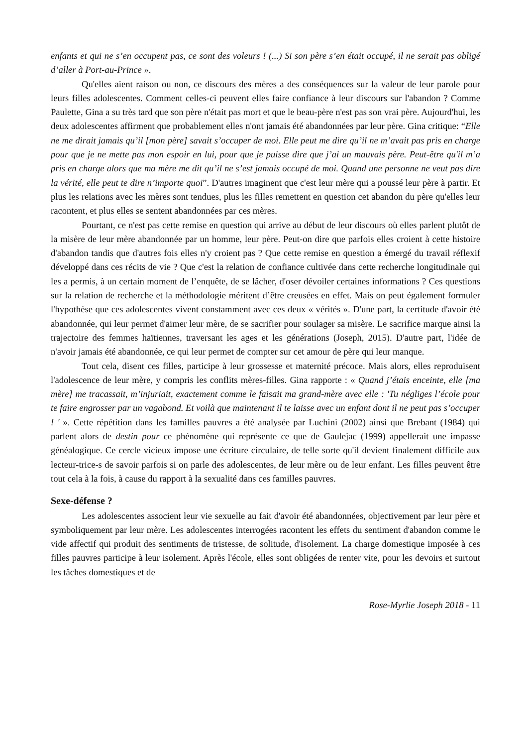enfants et qui ne s’en occupent pas, ce sont des voleurs ! (...) Si son père s’en était occupé, il ne serait pas obligé d’aller à Port-au-Prince ».
Qu'elles aient raison ou non, ce discours des mères a des conséquences sur la valeur de leur parole pour leurs filles adolescentes. Comment celles-ci peuvent elles faire confiance à leur discours sur l'abandon ? Comme Paulette, Gina a su très tard que son père n'était pas mort et que le beau-père n'est pas son vrai père. Aujourd'hui, les deux adolescentes affirment que probablement elles n'ont jamais été abandonnées par leur père. Gina critique: “Elle ne me dirait jamais qu’il [mon père] savait s’occuper de moi. Elle peut me dire qu’il ne m’avait pas pris en charge pour que je ne mette pas mon espoir en lui, pour que je puisse dire que j’ai un mauvais père. Peut-être qu'il m’a pris en charge alors que ma mère me dit qu’il ne s’est jamais occupé de moi. Quand une personne ne veut pas dire la vérité, elle peut te dire n’importe quoi”. D'autres imaginent que c'est leur mère qui a poussé leur père à partir. Et plus les relations avec les mères sont tendues, plus les filles remettent en question cet abandon du père qu'elles leur racontent, et plus elles se sentent abandonnées par ces mères.
Pourtant, ce n'est pas cette remise en question qui arrive au début de leur discours où elles parlent plutôt de la misère de leur mère abandonnée par un homme, leur père. Peut-on dire que parfois elles croient à cette histoire d'abandon tandis que d'autres fois elles n'y croient pas ? Que cette remise en question a émergé du travail réflexif développé dans ces récits de vie ? Que c'est la relation de confiance cultivée dans cette recherche longitudinale qui les a permis, à un certain moment de l’enquête, de se lâcher, d'oser dévoiler certaines informations ? Ces questions sur la relation de recherche et la méthodologie méritent d’être creusées en effet. Mais on peut également formuler l'hypothèse que ces adolescentes vivent constamment avec ces deux « vérités ». D'une part, la certitude d'avoir été abandonnée, qui leur permet d'aimer leur mère, de se sacrifier pour soulager sa misère. Le sacrifice marque ainsi la trajectoire des femmes haïtiennes, traversant les ages et les générations (Joseph, 2015). D'autre part, l'idée de n'avoir jamais été abandonnée, ce qui leur permet de compter sur cet amour de père qui leur manque.
Tout cela, disent ces filles, participe à leur grossesse et maternité précoce. Mais alors, elles reproduisent l'adolescence de leur mère, y compris les conflits mères-filles. Gina rapporte : « Quand j’étais enceinte, elle [ma mère] me tracassait, m’injuriait, exactement comme le faisait ma grand-mère avec elle : 'Tu négliges l’école pour te faire engrosser par un vagabond. Et voilà que maintenant il te laisse avec un enfant dont il ne peut pas s’occuper ! ' ». Cette répétition dans les familles pauvres a été analysée par Luchini (2002) ainsi que Brebant (1984) qui parlent alors de destin pour ce phénomène qui représente ce que de Gaulejac (1999) appellerait une impasse généalogique. Ce cercle vicieux impose une écriture circulaire, de telle sorte qu'il devient finalement difficile aux lecteur-trice-s de savoir parfois si on parle des adolescentes, de leur mère ou de leur enfant. Les filles peuvent être tout cela à la fois, à cause du rapport à la sexualité dans ces familles pauvres.
Sexe-défense ?
Les adolescentes associent leur vie sexuelle au fait d'avoir été abandonnées, objectivement par leur père et symboliquement par leur mère. Les adolescentes interrogées racontent les effets du sentiment d'abandon comme le vide affectif qui produit des sentiments de tristesse, de solitude, d'isolement. La charge domestique imposée à ces filles pauvres participe à leur isolement. Après l'école, elles sont obligées de renter vite, pour les devoirs et surtout les tâches domestiques et de
Rose-Myrlie Joseph 2018 - 11